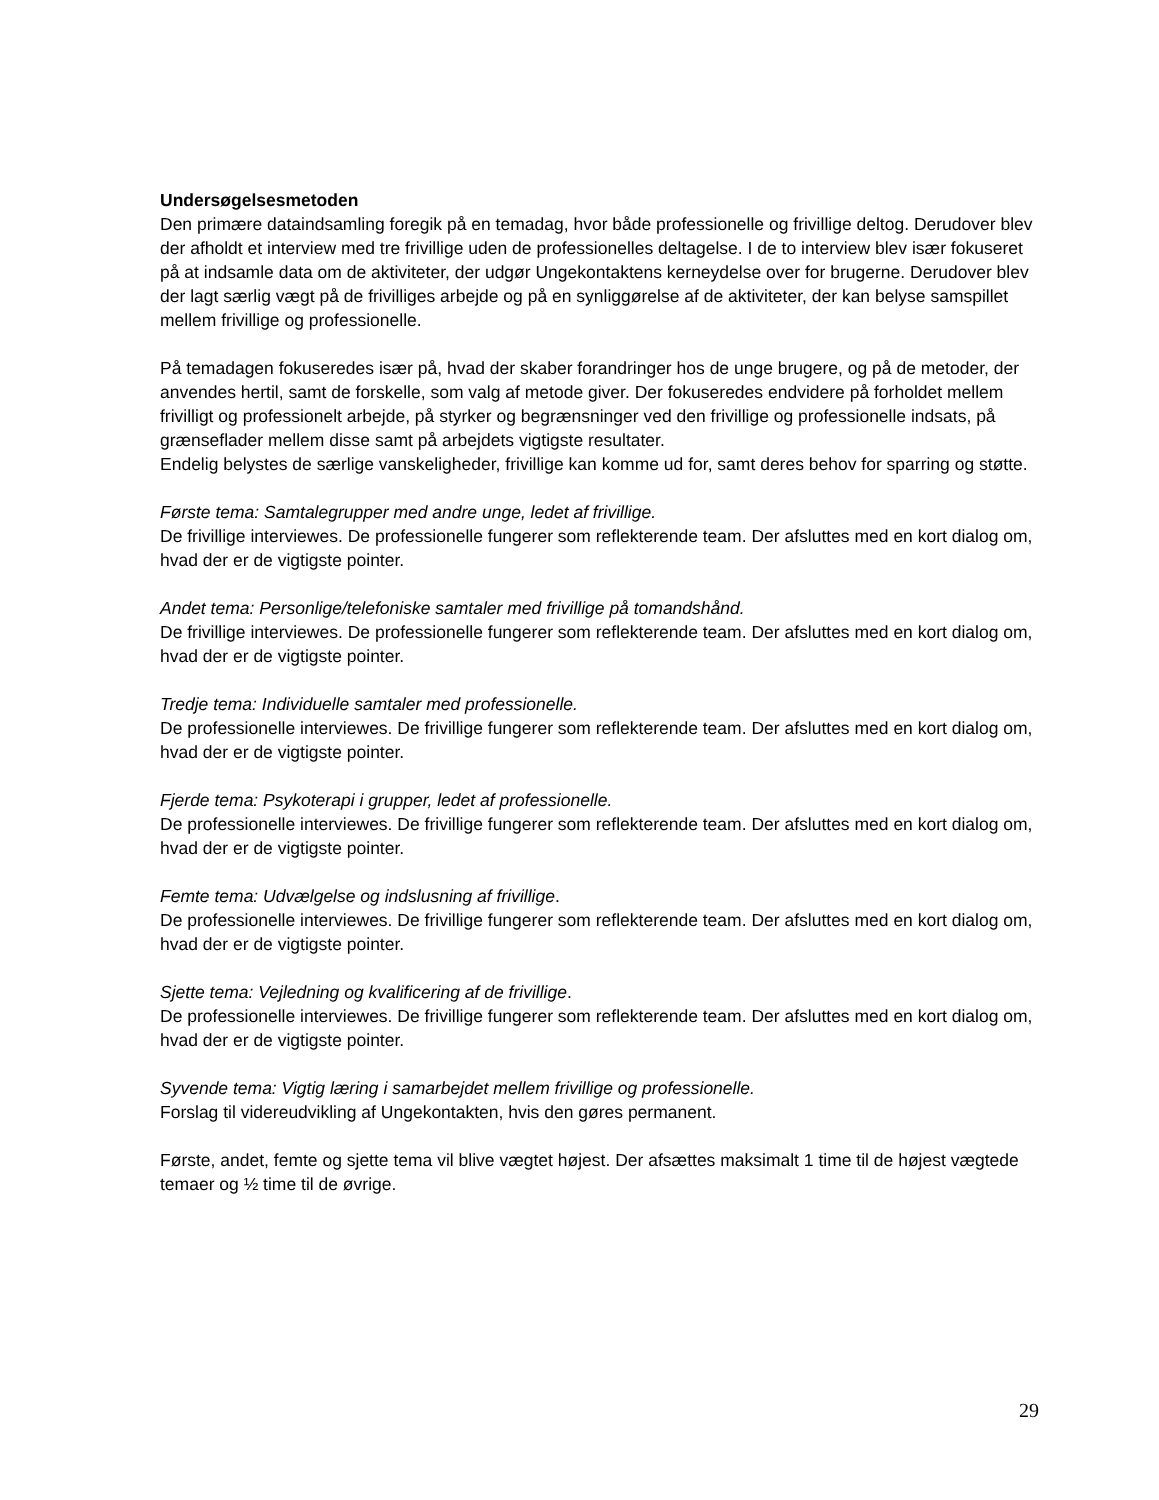Undersøgelsesmetoden
Den primære dataindsamling foregik på en temadag, hvor både professionelle og frivillige deltog. Derudover blev der afholdt et interview med tre frivillige uden de professionelles deltagelse. I de to interview blev især fokuseret på at indsamle data om de aktiviteter, der udgør Ungekontaktens kerneydelse over for brugerne. Derudover blev der lagt særlig vægt på de frivilliges arbejde og på en synliggørelse af de aktiviteter, der kan belyse samspillet mellem frivillige og professionelle.
På temadagen fokuseredes især på, hvad der skaber forandringer hos de unge brugere, og på de metoder, der anvendes hertil, samt de forskelle, som valg af metode giver. Der fokuseredes endvidere på forholdet mellem frivilligt og professionelt arbejde, på styrker og begrænsninger ved den frivillige og professionelle indsats, på grænseflader mellem disse samt på arbejdets vigtigste resultater.
Endelig belystes de særlige vanskeligheder, frivillige kan komme ud for, samt deres behov for sparring og støtte.
Første tema: Samtalegrupper med andre unge, ledet af frivillige.
De frivillige interviewes. De professionelle fungerer som reflekterende team. Der afsluttes med en kort dialog om, hvad der er de vigtigste pointer.
Andet tema: Personlige/telefoniske samtaler med frivillige på tomandshånd.
De frivillige interviewes. De professionelle fungerer som reflekterende team. Der afsluttes med en kort dialog om, hvad der er de vigtigste pointer.
Tredje tema: Individuelle samtaler med professionelle.
De professionelle interviewes. De frivillige fungerer som reflekterende team. Der afsluttes med en kort dialog om, hvad der er de vigtigste pointer.
Fjerde tema: Psykoterapi i grupper, ledet af professionelle.
De professionelle interviewes. De frivillige fungerer som reflekterende team. Der afsluttes med en kort dialog om, hvad der er de vigtigste pointer.
Femte tema: Udvælgelse og indslusning af frivillige.
De professionelle interviewes. De frivillige fungerer som reflekterende team. Der afsluttes med en kort dialog om, hvad der er de vigtigste pointer.
Sjette tema: Vejledning og kvalificering af de frivillige.
De professionelle interviewes. De frivillige fungerer som reflekterende team. Der afsluttes med en kort dialog om, hvad der er de vigtigste pointer.
Syvende tema: Vigtig læring i samarbejdet mellem frivillige og professionelle.
Forslag til videreudvikling af Ungekontakten, hvis den gøres permanent.
Første, andet, femte og sjette tema vil blive vægtet højest. Der afsættes maksimalt 1 time til de højest vægtede temaer og ½ time til de øvrige.
29